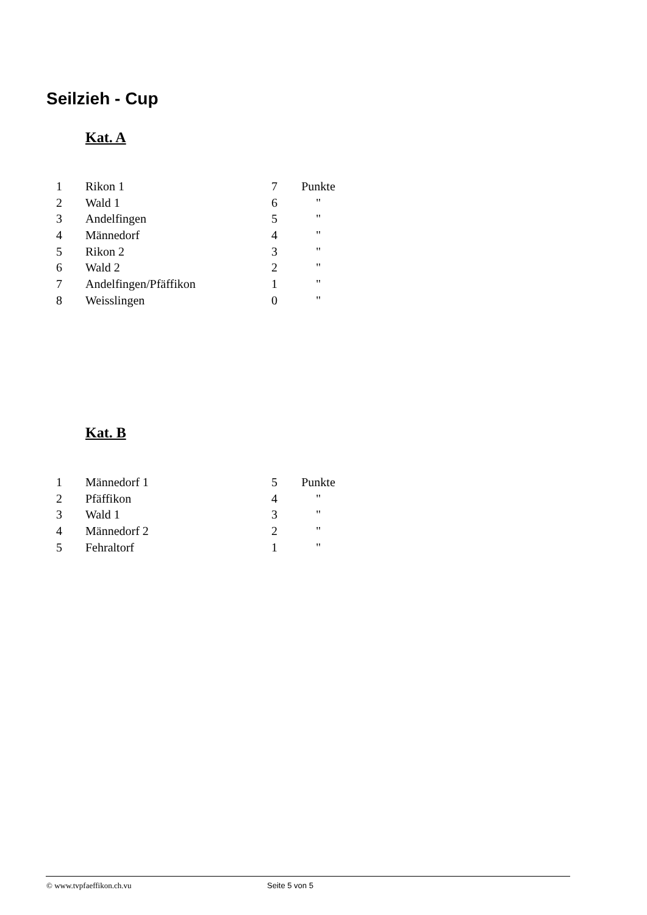Seilzieh - Cup
Kat. A
| 1 | Rikon 1 | 7 | Punkte |
| 2 | Wald 1 | 6 | " |
| 3 | Andelfingen | 5 | " |
| 4 | Männedorf | 4 | " |
| 5 | Rikon 2 | 3 | " |
| 6 | Wald 2 | 2 | " |
| 7 | Andelfingen/Pfäffikon | 1 | " |
| 8 | Weisslingen | 0 | " |
Kat. B
| 1 | Männedorf 1 | 5 | Punkte |
| 2 | Pfäffikon | 4 | " |
| 3 | Wald 1 | 3 | " |
| 4 | Männedorf 2 | 2 | " |
| 5 | Fehraltorf | 1 | " |
© www.tvpfaeffikon.ch.vu Seite 5 von 5